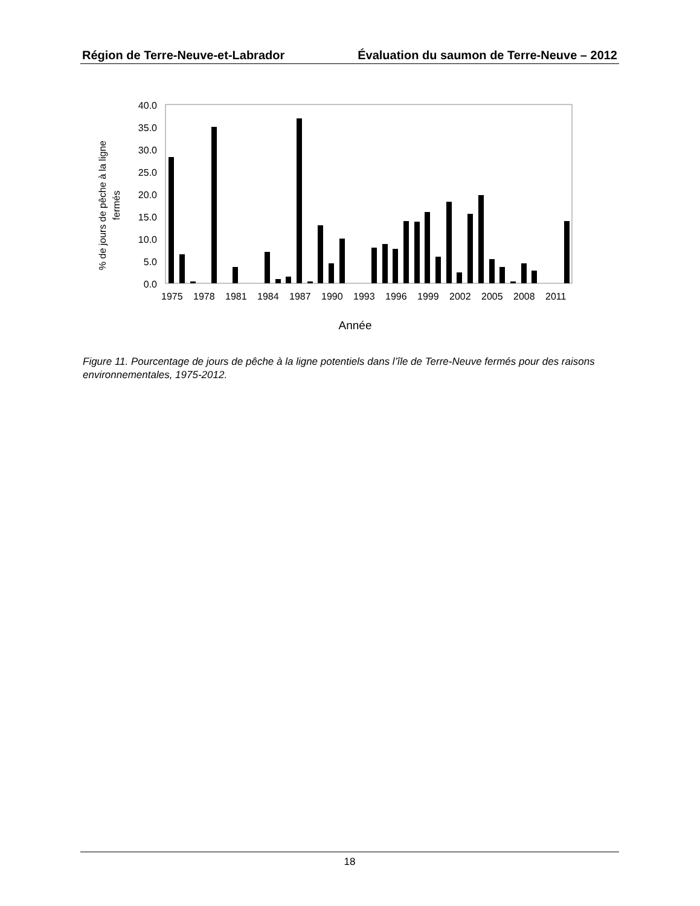Région de Terre-Neuve-et-Labrador Évaluation du saumon de Terre-Neuve – 2012
40.0
35.0
30.0
25.0
20.0
15.0
10.0
5.0
0.0
% de jours de pêche à la ligne
fermés
1975
1978
1981
1984
1987
1990
1993
1996
1999
2002
2005
2008
2011
Année
Figure 11. Pourcentage de jours de pêche à la ligne potentiels dans l’île de Terre-Neuve fermés pour des raisons environnementales, 1975-2012.
18